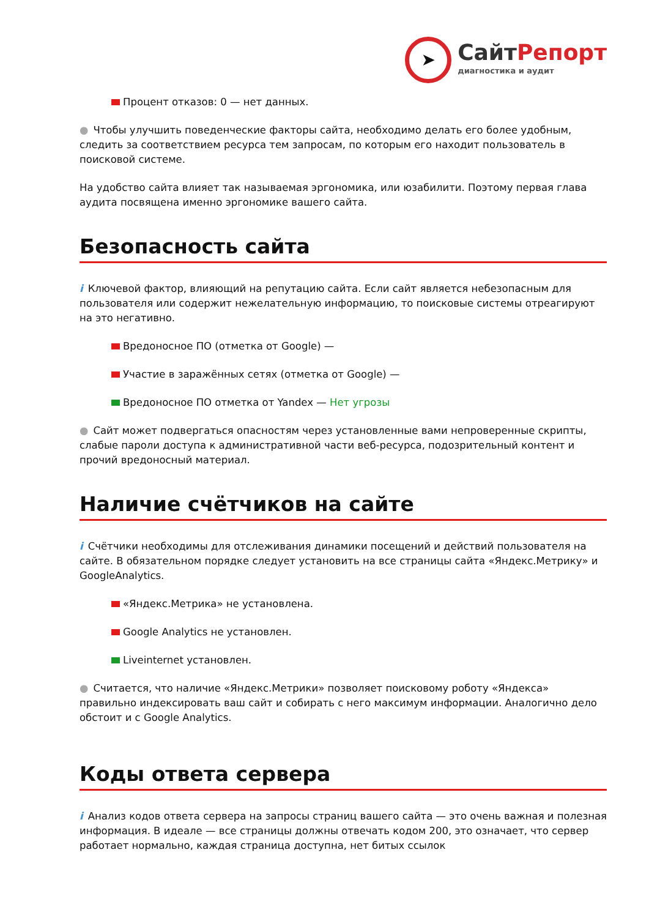➤
СайтРепорт
диагностика и аудит
Процент отказов: 0 — нет данных.
● Чтобы улучшить поведенческие факторы сайта, необходимо делать его более удобным, следить за соответствием ресурса тем запросам, по которым его находит пользователь в поисковой системе.
На удобство сайта влияет так называемая эргономика, или юзабилити. Поэтому первая глава аудита посвящена именно эргономике вашего сайта.
Безопасность сайта
i Ключевой фактор, влияющий на репутацию сайта. Если сайт является небезопасным для пользователя или содержит нежелательную информацию, то поисковые системы отреагируют на это негативно.
Вредоносное ПО (отметка от Google) —
Участие в заражённых сетях (отметка от Google) —
Вредоносное ПО отметка от Yandex — Нет угрозы
● Сайт может подвергаться опасностям через установленные вами непроверенные скрипты, слабые пароли доступа к административной части веб-ресурса, подозрительный контент и прочий вредоносный материал.
Наличие счётчиков на сайте
i Счётчики необходимы для отслеживания динамики посещений и действий пользователя на сайте. В обязательном порядке следует установить на все страницы сайта «Яндекс.Метрику» и GoogleAnalytics.
«Яндекс.Метрика» не установлена.
Google Analytics не установлен.
Liveinternet установлен.
● Считается, что наличие «Яндекс.Метрики» позволяет поисковому роботу «Яндекса» правильно индексировать ваш сайт и собирать с него максимум информации. Аналогично дело обстоит и с Google Analytics.
Коды ответа сервера
i Анализ кодов ответа сервера на запросы страниц вашего сайта — это очень важная и полезная информация. В идеале — все страницы должны отвечать кодом 200, это означает, что сервер работает нормально, каждая страница доступна, нет битых ссылок